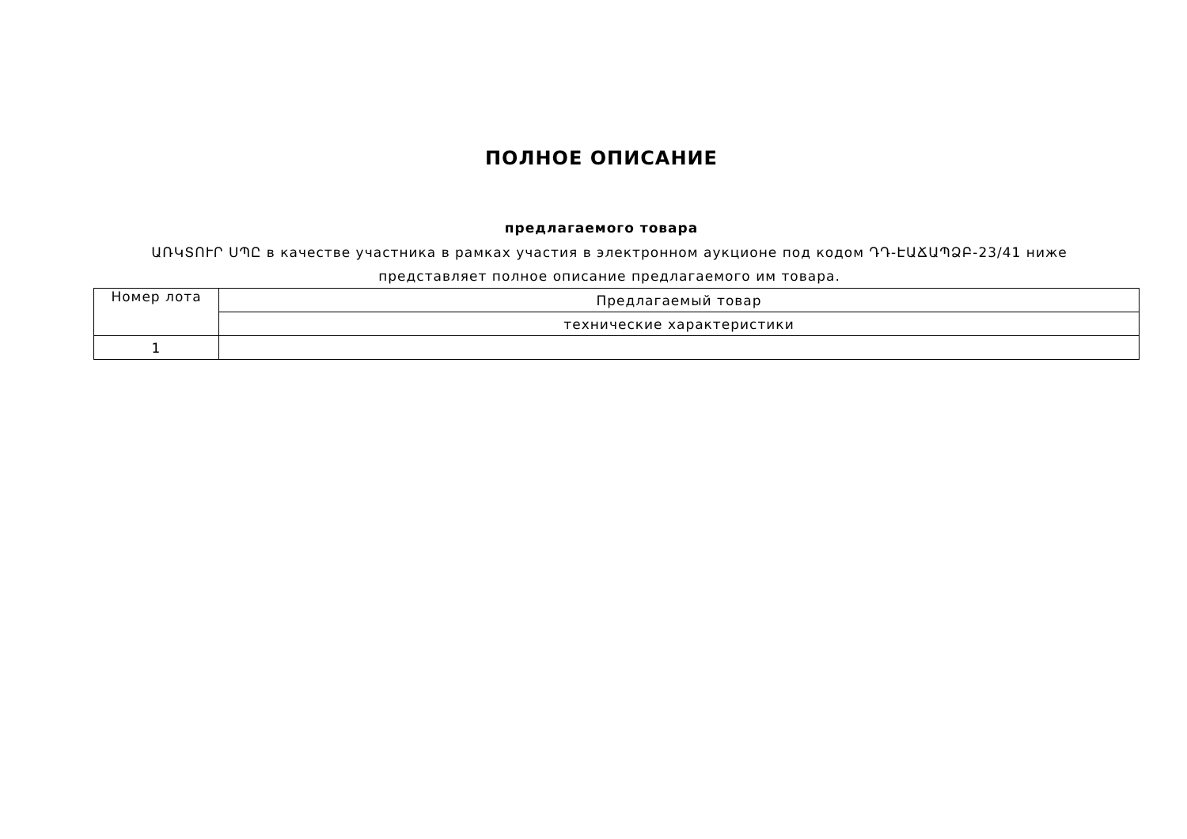ПОЛНОЕ ОПИСАНИЕ
предлагаемого товара
ԱՌԿՏՈՒՐ ՍՊԸ в качестве участника в рамках участия в электронном аукционе под кодом ԴԴ-ԷԱՃԱՊՁԲ-23/41 ниже представляет полное описание предлагаемого им товара.
| Номер лота | Предлагаемый товар |
| | технические характеристики |
| 1 | |